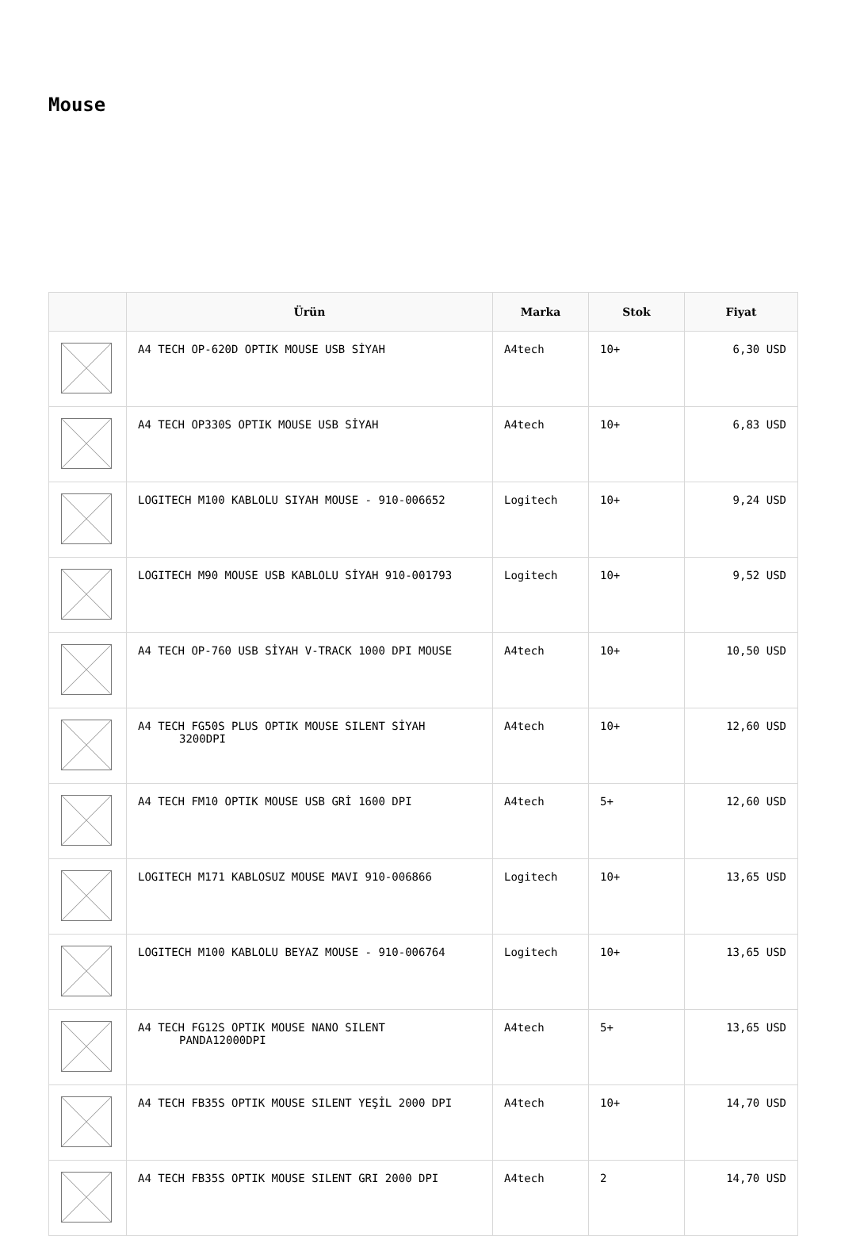Mouse
| | Ürün | Marka | Stok | Fiyat |
| --- | --- | --- | --- | --- |
| | A4 TECH OP-620D OPTIK MOUSE USB SİYAH | A4tech | 10+ | 6,30 USD |
| | A4 TECH OP330S OPTIK MOUSE USB SİYAH | A4tech | 10+ | 6,83 USD |
| | LOGITECH M100 KABLOLU SIYAH MOUSE - 910-006652 | Logitech | 10+ | 9,24 USD |
| | LOGITECH M90 MOUSE USB KABLOLU SİYAH 910-001793 | Logitech | 10+ | 9,52 USD |
| | A4 TECH OP-760 USB SİYAH V-TRACK 1000 DPI MOUSE | A4tech | 10+ | 10,50 USD |
| | A4 TECH FG50S PLUS OPTIK MOUSE SILENT SİYAH 3200DPI | A4tech | 10+ | 12,60 USD |
| | A4 TECH FM10 OPTIK MOUSE USB GRİ 1600 DPI | A4tech | 5+ | 12,60 USD |
| | LOGITECH M171 KABLOSUZ MOUSE MAVI 910-006866 | Logitech | 10+ | 13,65 USD |
| | LOGITECH M100 KABLOLU BEYAZ MOUSE - 910-006764 | Logitech | 10+ | 13,65 USD |
| | A4 TECH FG12S OPTIK MOUSE NANO SILENT PANDA12000DPI | A4tech | 5+ | 13,65 USD |
| | A4 TECH FB35S OPTIK MOUSE SILENT YEŞİL 2000 DPI | A4tech | 10+ | 14,70 USD |
| | A4 TECH FB35S OPTIK MOUSE SILENT GRI 2000 DPI | A4tech | 2 | 14,70 USD |